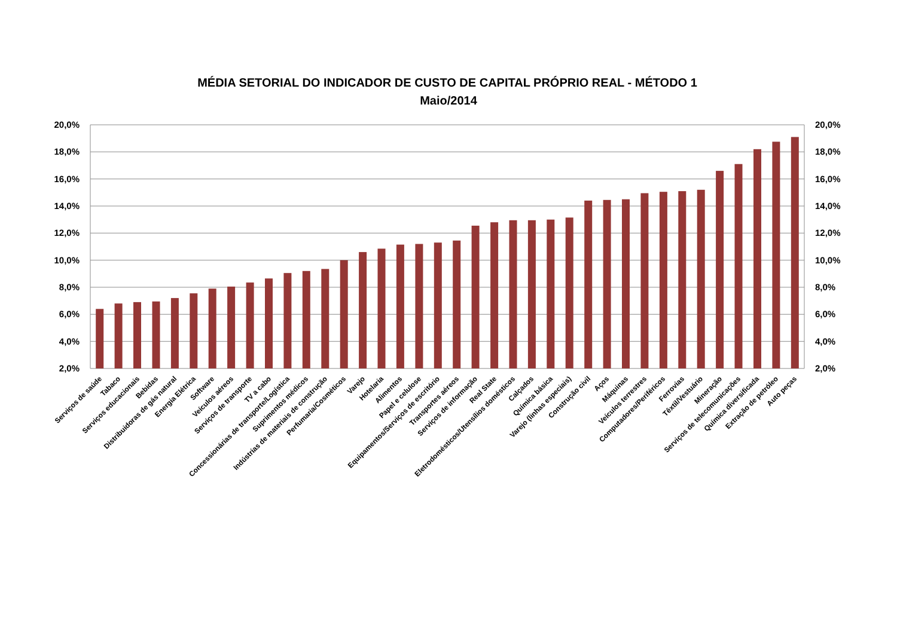MÉDIA SETORIAL DO INDICADOR DE CUSTO DE CAPITAL PRÓPRIO REAL - MÉTODO 1
Maio/2014
20,0%
20,0%
18,0%
18,0%
16,0%
16,0%
14,0%
14,0%
12,0%
12,0%
10,0%
10,0%
8,0%
8,0%
6,0%
6,0%
4,0%
4,0%
2,0%
2,0%
Serviços de saúde
Tabaco
Serviços educacionais
Bebidas
Distribuidoras de gás natural
Energia Elétrica
Software
Veículos aéreos
Serviços de transporte
TV a cabo
Concessionárias de transporte/Logística
Suprimentos médicos
Indústrias de materiais de construção
Perfumaria/Cosméticos
Varejo
Hotelaria
Alimentos
Papel e celulose
Equipamentos/Serviços de escritório
Transportes aéreos
Serviços de informação
Real State
Eletrodomésticos/Utensílios domésticos
Calçados
Química básica
Varejo (linhas especiais)
Construção civil
Aços
Máquinas
Veículos terrestres
Computadores/Periféricos
Ferrovias
Têxtil/Vestuário
Mineração
Serviços de telecomunicações
Química diversificada
Extração de petróleo
Auto peças